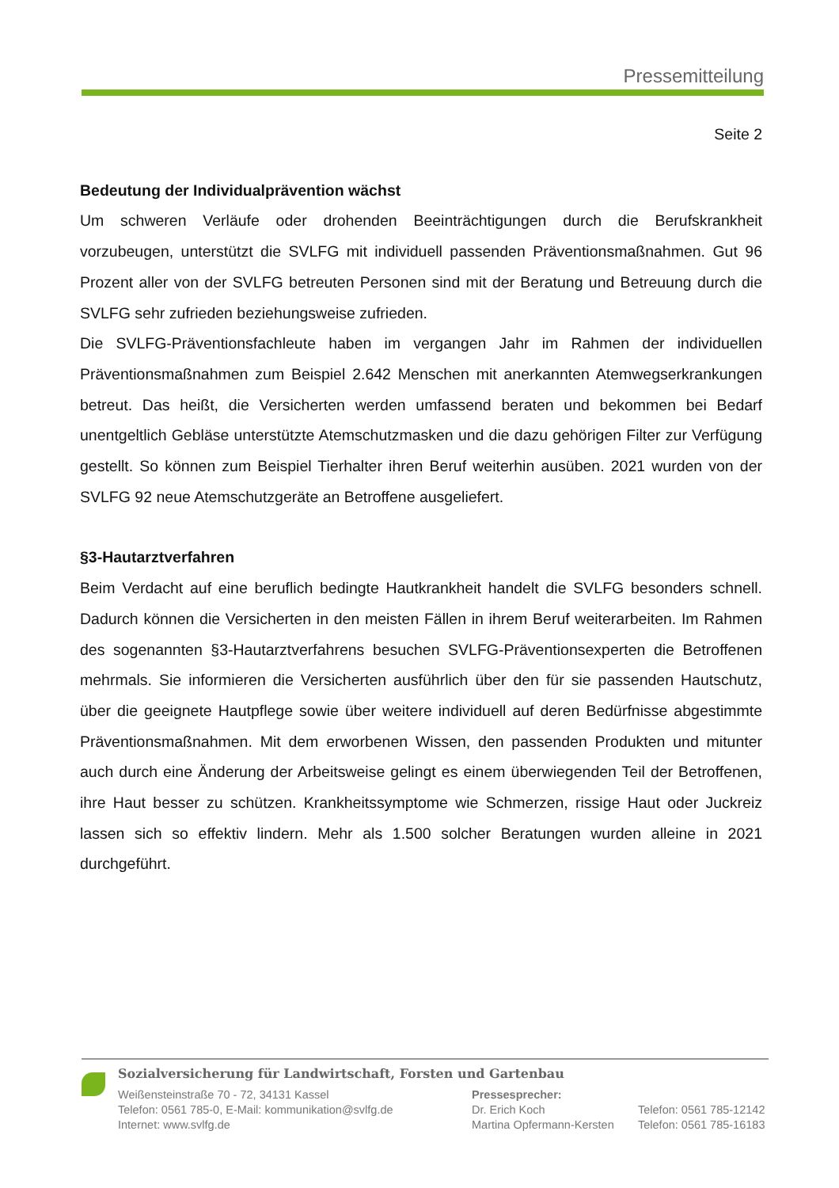Pressemitteilung
Seite 2
Bedeutung der Individualprävention wächst
Um schweren Verläufe oder drohenden Beeinträchtigungen durch die Berufskrankheit vorzubeugen, unterstützt die SVLFG mit individuell passenden Präventionsmaßnahmen. Gut 96 Prozent aller von der SVLFG betreuten Personen sind mit der Beratung und Betreuung durch die SVLFG sehr zufrieden beziehungsweise zufrieden.
Die SVLFG-Präventionsfachleute haben im vergangen Jahr im Rahmen der individuellen Präventionsmaßnahmen zum Beispiel 2.642 Menschen mit anerkannten Atemwegserkrankungen betreut. Das heißt, die Versicherten werden umfassend beraten und bekommen bei Bedarf unentgeltlich Gebläse unterstützte Atemschutzmasken und die dazu gehörigen Filter zur Verfügung gestellt. So können zum Beispiel Tierhalter ihren Beruf weiterhin ausüben. 2021 wurden von der SVLFG 92 neue Atemschutzgeräte an Betroffene ausgeliefert.
§3-Hautarztverfahren
Beim Verdacht auf eine beruflich bedingte Hautkrankheit handelt die SVLFG besonders schnell. Dadurch können die Versicherten in den meisten Fällen in ihrem Beruf weiterarbeiten. Im Rahmen des sogenannten §3-Hautarztverfahrens besuchen SVLFG-Präventionsexperten die Betroffenen mehrmals. Sie informieren die Versicherten ausführlich über den für sie passenden Hautschutz, über die geeignete Hautpflege sowie über weitere individuell auf deren Bedürfnisse abgestimmte Präventionsmaßnahmen. Mit dem erworbenen Wissen, den passenden Produkten und mitunter auch durch eine Änderung der Arbeitsweise gelingt es einem überwiegenden Teil der Betroffenen, ihre Haut besser zu schützen. Krankheitssymptome wie Schmerzen, rissige Haut oder Juckreiz lassen sich so effektiv lindern. Mehr als 1.500 solcher Beratungen wurden alleine in 2021 durchgeführt.
Sozialversicherung für Landwirtschaft, Forsten und Gartenbau
Weißensteinstraße 70 - 72, 34131 Kassel
Telefon: 0561 785-0, E-Mail: kommunikation@svlfg.de
Internet: www.svlfg.de
Pressesprecher:
Dr. Erich Koch
Martina Opfermann-Kersten
Telefon: 0561 785-12142
Telefon: 0561 785-16183